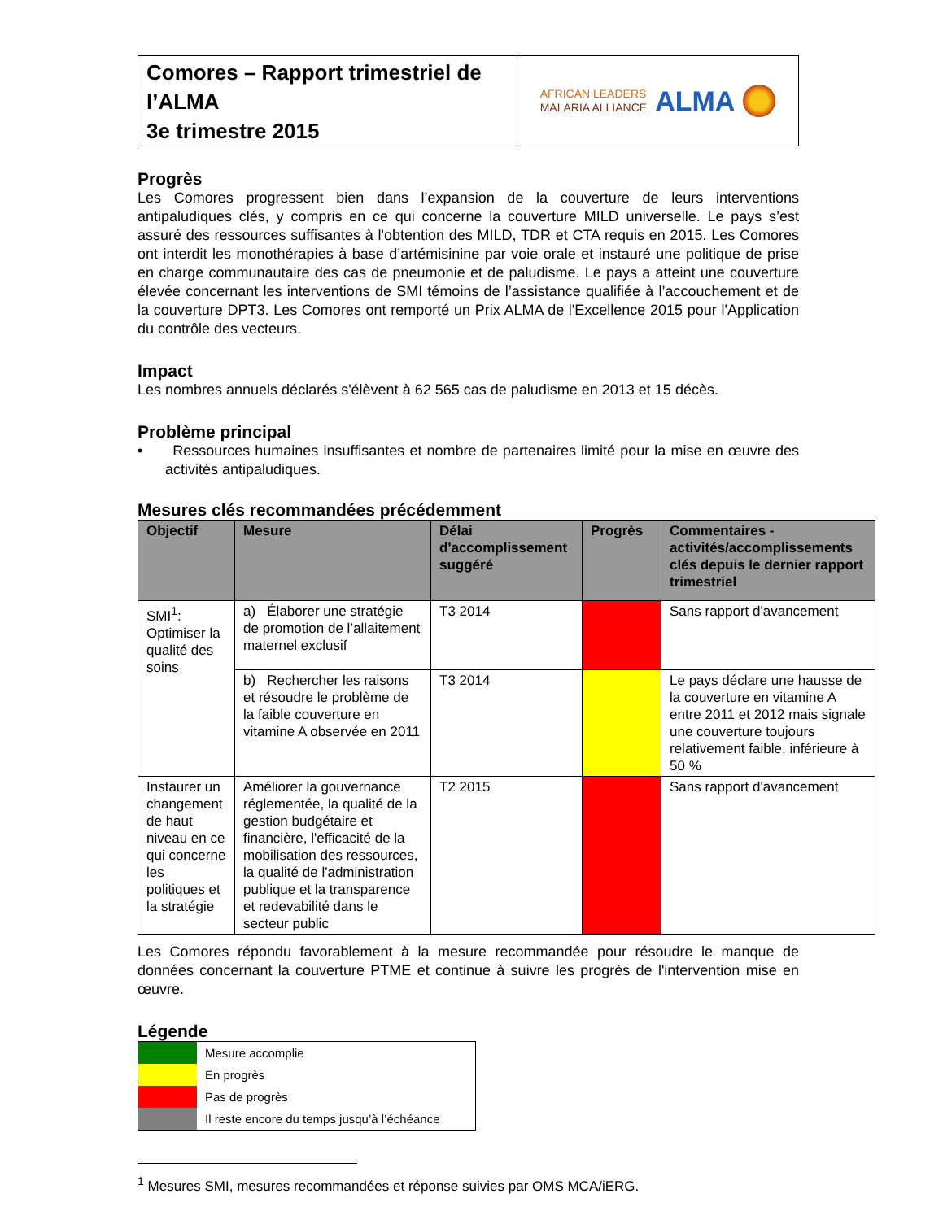Comores – Rapport trimestriel de l’ALMA
3e trimestre 2015
AFRICAN LEADERS
MALARIA ALLIANCE
ALMA
Progrès
Les Comores progressent bien dans l’expansion de la couverture de leurs interventions antipaludiques clés, y compris en ce qui concerne la couverture MILD universelle. Le pays s’est assuré des ressources suffisantes à l'obtention des MILD, TDR et CTA requis en 2015. Les Comores ont interdit les monothérapies à base d’artémisinine par voie orale et instauré une politique de prise en charge communautaire des cas de pneumonie et de paludisme. Le pays a atteint une couverture élevée concernant les interventions de SMI témoins de l’assistance qualifiée à l’accouchement et de la couverture DPT3. Les Comores ont remporté un Prix ALMA de l'Excellence 2015 pour l'Application du contrôle des vecteurs.
Impact
Les nombres annuels déclarés s'élèvent à 62 565 cas de paludisme en 2013 et 15 décès.
Problème principal
• Ressources humaines insuffisantes et nombre de partenaires limité pour la mise en œuvre des activités antipaludiques.
Mesures clés recommandées précédemment
| Objectif | Mesure | Délai d'accomplissement suggéré | Progrès | Commentaires - activités/accomplissements clés depuis le dernier rapport trimestriel |
| --- | --- | --- | --- | --- |
| SMI<sup>1</sup>: Optimiser la qualité des soins | a) Élaborer une stratégie de promotion de l’allaitement maternel exclusif | T3 2014 | | Sans rapport d'avancement |
| | b) Rechercher les raisons et résoudre le problème de la faible couverture en vitamine A observée en 2011 | T3 2014 | | Le pays déclare une hausse de la couverture en vitamine A entre 2011 et 2012 mais signale une couverture toujours relativement faible, inférieure à 50 % |
| Instaurer un changement de haut niveau en ce qui concerne les politiques et la stratégie | Améliorer la gouvernance réglementée, la qualité de la gestion budgétaire et financière, l'efficacité de la mobilisation des ressources, la qualité de l'administration publique et la transparence et redevabilité dans le secteur public | T2 2015 | | Sans rapport d'avancement |
Les Comores répondu favorablement à la mesure recommandée pour résoudre le manque de données concernant la couverture PTME et continue à suivre les progrès de l'intervention mise en œuvre.
Légende
| | Mesure accomplie |
| | En progrès |
| | Pas de progrès |
| | Il reste encore du temps jusqu’à l’échéance |
<sup>1</sup> Mesures SMI, mesures recommandées et réponse suivies par OMS MCA/iERG.